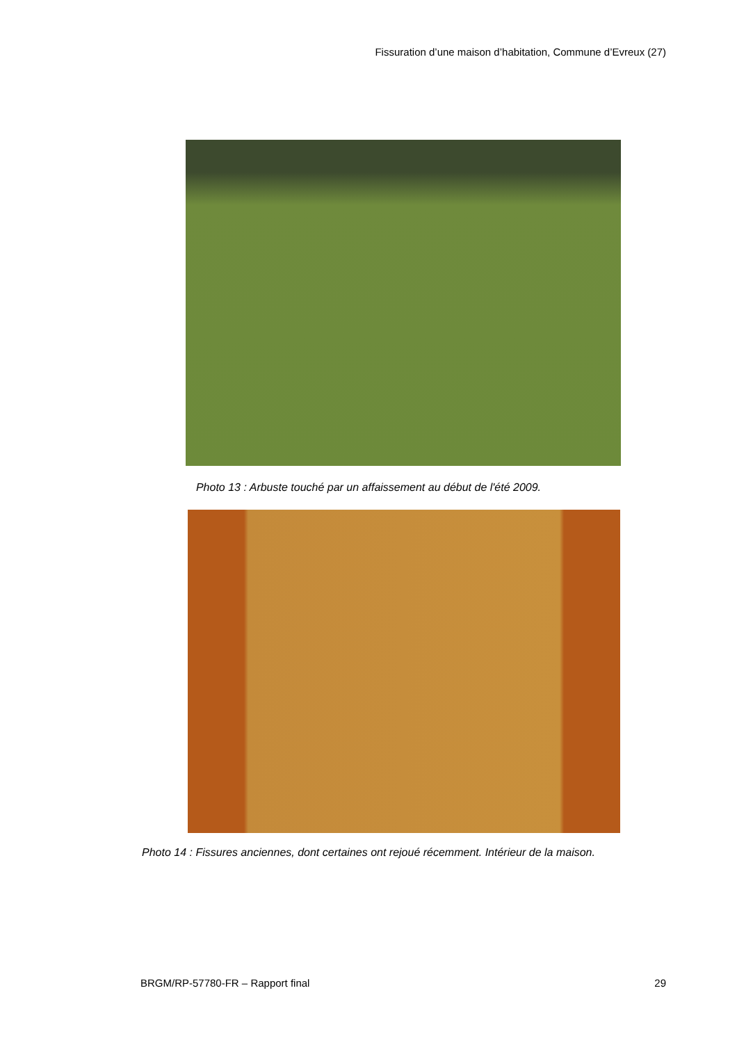Fissuration d’une maison d’habitation, Commune d’Evreux (27)
Photo 13 : Arbuste touché par un affaissement au début de l'été 2009.
Photo 14 : Fissures anciennes, dont certaines ont rejoué récemment. Intérieur de la maison.
BRGM/RP-57780-FR – Rapport final 29